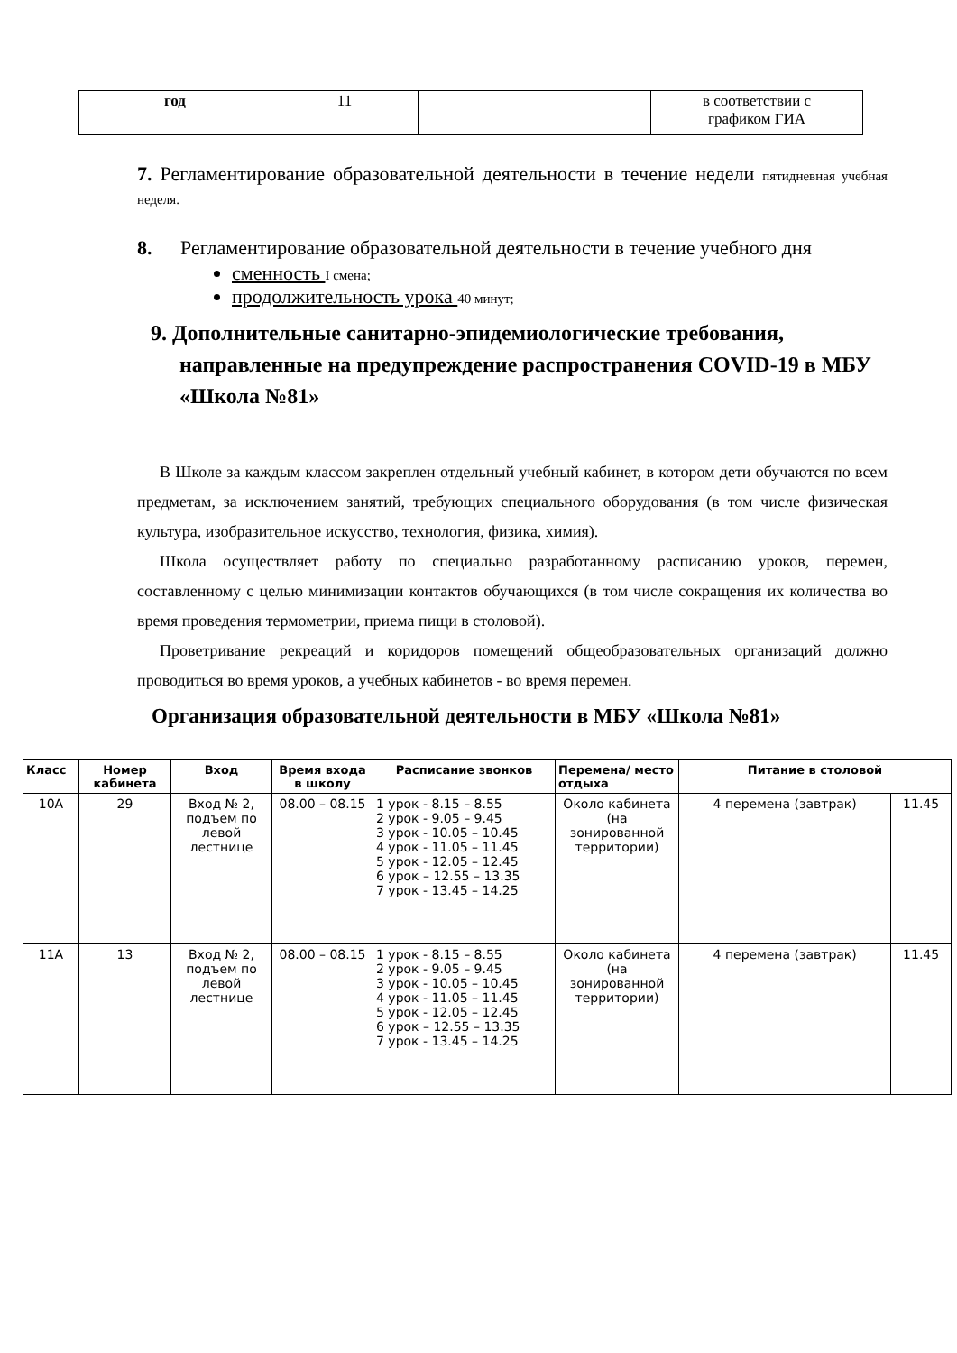| год | 11 | | в соответствии с графиком ГИА |
7. Регламентирование образовательной деятельности в течение недели пятидневная учебная неделя.
8. Регламентирование образовательной деятельности в течение учебного дня
сменность I смена;
продолжительность урока 40 минут;
9. Дополнительные санитарно-эпидемиологические требования, направленные на предупреждение распространения COVID-19 в МБУ «Школа №81»
В Школе за каждым классом закреплен отдельный учебный кабинет, в котором дети обучаются по всем предметам, за исключением занятий, требующих специального оборудования (в том числе физическая культура, изобразительное искусство, технология, физика, химия).
Школа осуществляет работу по специально разработанному расписанию уроков, перемен, составленному с целью минимизации контактов обучающихся (в том числе сокращения их количества во время проведения термометрии, приема пищи в столовой).
Проветривание рекреаций и коридоров помещений общеобразовательных организаций должно проводиться во время уроков, а учебных кабинетов - во время перемен.
Организация образовательной деятельности в МБУ «Школа №81»
| Класс | Номер кабинета | Вход | Время входа в школу | Расписание звонков | Перемена/ место отдыха | Питание в столовой | |
| --- | --- | --- | --- | --- | --- | --- | --- |
| 10А | 29 | Вход № 2, подъем по левой лестнице | 08.00 – 08.15 | 1 урок - 8.15 – 8.55 2 урок - 9.05 – 9.45 3 урок - 10.05 – 10.45 4 урок - 11.05 – 11.45 5 урок - 12.05 – 12.45 6 урок – 12.55 – 13.35 7 урок - 13.45 – 14.25 | Около кабинета (на зонированной территории) | 4 перемена (завтрак) | 11.45 |
| 11А | 13 | Вход № 2, подъем по левой лестнице | 08.00 – 08.15 | 1 урок - 8.15 – 8.55 2 урок - 9.05 – 9.45 3 урок - 10.05 – 10.45 4 урок - 11.05 – 11.45 5 урок - 12.05 – 12.45 6 урок – 12.55 – 13.35 7 урок - 13.45 – 14.25 | Около кабинета (на зонированной территории) | 4 перемена (завтрак) | 11.45 |